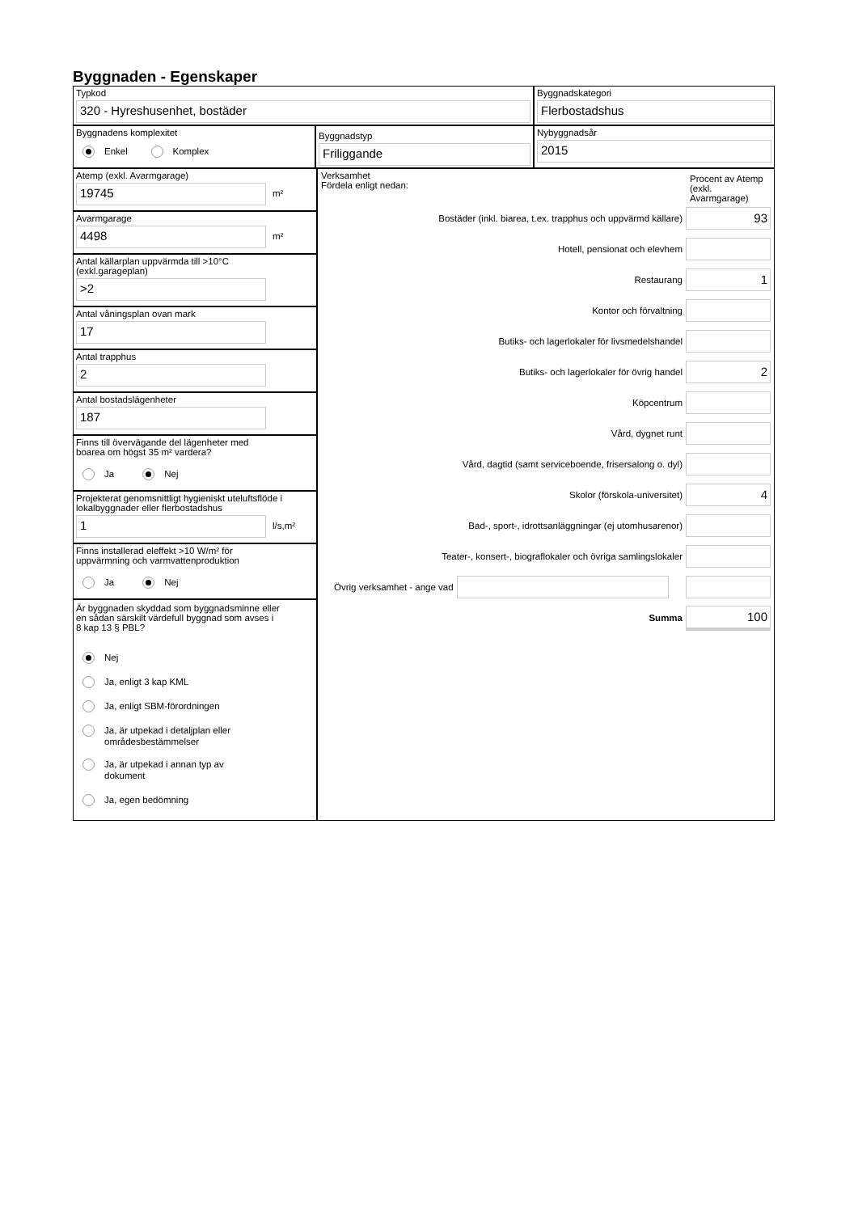Byggnaden - Egenskaper
Typkod
320 - Hyreshusenhet, bostäder
Byggnadskategori
Flerbostadshus
Byggnadens komplexitet
Enkel Komplex
Byggnadstyp
Friliggande
Nybyggnadsår
2015
Atemp (exkl. Avarmgarage)
19745
m²
Avarmgarage
4498
m²
Antal källarplan uppvärmda till >10°C
(exkl.garageplan)
>2
Antal våningsplan ovan mark
17
Antal trapphus
2
Antal bostadslägenheter
187
Finns till övervägande del lägenheter med
boarea om högst 35 m² vardera?
Ja Nej
Projekterat genomsnittligt hygieniskt uteluftsflöde i
lokalbyggnader eller flerbostadshus
1
l/s,m²
Finns installerad eleffekt >10 W/m² för
uppvärmning och varmvattenproduktion
Ja Nej
Är byggnaden skyddad som byggnadsminne eller
en sådan särskilt värdefull byggnad som avses i
8 kap 13 § PBL?
Nej
Ja, enligt 3 kap KML
Ja, enligt SBM-förordningen
Ja, är utpekad i detaljplan eller
områdesbestämmelser
Ja, är utpekad i annan typ av
dokument
Ja, egen bedömning
Verksamhet
Fördela enligt nedan:
Procent av Atemp (exkl. Avarmgarage)
Bostäder (inkl. biarea, t.ex. trapphus och uppvärmd källare)
93
Hotell, pensionat och elevhem
Restaurang
1
Kontor och förvaltning
Butiks- och lagerlokaler för livsmedelshandel
Butiks- och lagerlokaler för övrig handel
2
Köpcentrum
Vård, dygnet runt
Vård, dagtid (samt serviceboende, frisersalong o. dyl)
Skolor (förskola-universitet)
4
Bad-, sport-, idrottsanläggningar (ej utomhusarenor)
Teater-, konsert-, biograflokaler och övriga samlingslokaler
Övrig verksamhet - ange vad
Summa
100